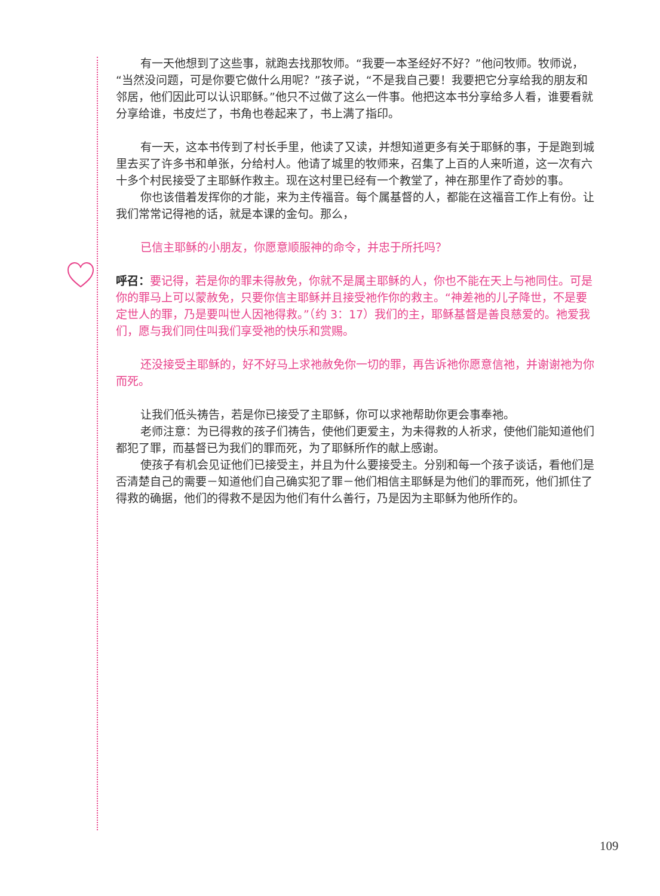有一天他想到了这些事，就跑去找那牧师。“我要一本圣经好不好？”他问牧师。牧师说，“当然没问题，可是你要它做什么用呢？”孩子说，“不是我自己要！我要把它分享给我的朋友和邻居，他们因此可以认识耶稣。”他只不过做了这么一件事。他把这本书分享给多人看，谁要看就分享给谁，书皮烂了，书角也卷起来了，书上满了指印。
有一天，这本书传到了村长手里，他读了又读，并想知道更多有关于耶稣的事，于是跑到城里去买了许多书和单张，分给村人。他请了城里的牧师来，召集了上百的人来听道，这一次有六十多个村民接受了主耶稣作救主。现在这村里已经有一个教堂了，神在那里作了奇妙的事。
你也该借着发挥你的才能，来为主传福音。每个属基督的人，都能在这福音工作上有份。让我们常常记得祂的话，就是本课的金句。那么，
已信主耶稣的小朋友，你愿意顺服神的命令，并忠于所托吗？
呼召：要记得，若是你的罪未得赦免，你就不是属主耶稣的人，你也不能在天上与祂同住。可是你的罪马上可以蒙赦免，只要你信主耶稣并且接受祂作你的救主。“神差祂的儿子降世，不是要定世人的罪，乃是要叫世人因祂得救。”（约 3：17）我们的主，耶稣基督是善良慈爱的。祂爱我们，愿与我们同住叫我们享受祂的快乐和赏赐。
还没接受主耶稣的，好不好马上求祂赦免你一切的罪，再告诉祂你愿意信祂，并谢谢祂为你而死。
让我们低头祷告，若是你已接受了主耶稣，你可以求祂帮助你更会事奉祂。
老师注意：为已得救的孩子们祷告，使他们更爱主，为未得救的人祈求，使他们能知道他们都犯了罪，而基督已为我们的罪而死，为了耶稣所作的献上感谢。
使孩子有机会见证他们已接受主，并且为什么要接受主。分别和每一个孩子谈话，看他们是否清楚自己的需要－知道他们自己确实犯了罪－他们相信主耶稣是为他们的罪而死，他们抓住了得救的确据，他们的得救不是因为他们有什么善行，乃是因为主耶稣为他所作的。
109